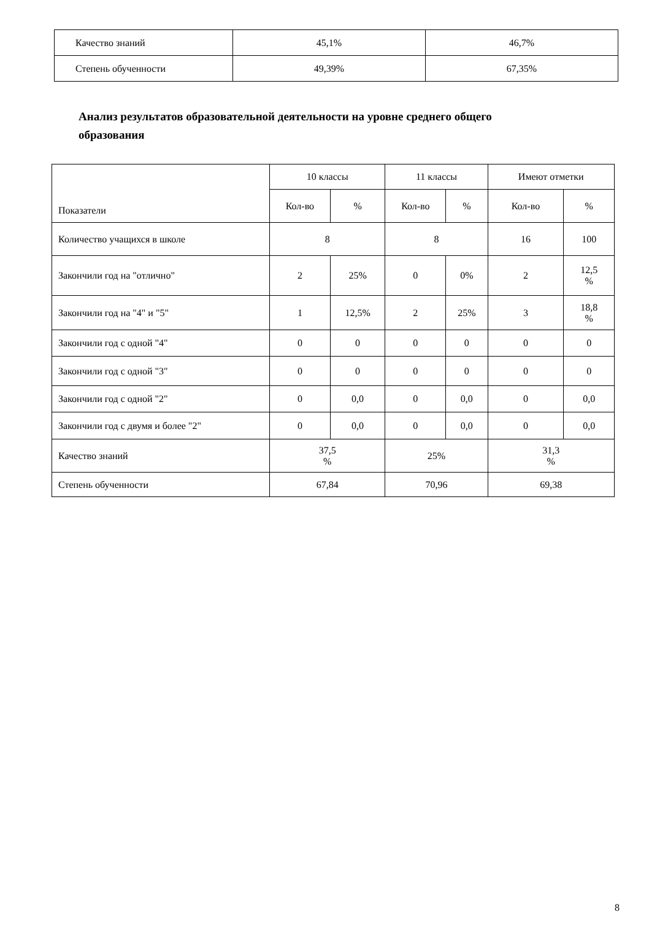| Качество знаний | 45,1% | 46,7% |
| Степень обученности | 49,39% | 67,35% |
Анализ результатов образовательной деятельности на уровне среднего общего образования
| Показатели | 10 классы | | 11 классы | | Имеют отметки | |
| --- | --- | --- | --- | --- | --- | --- |
| | Кол-во | % | Кол-во | % | Кол-во | % |
| Количество учащихся в школе | 8 | | 8 | | 16 | 100 |
| Закончили год на "отлично" | 2 | 25% | 0 | 0% | 2 | 12,5 % |
| Закончили год на "4" и "5" | 1 | 12,5% | 2 | 25% | 3 | 18,8 % |
| Закончили год с одной "4" | 0 | 0 | 0 | 0 | 0 | 0 |
| Закончили год с одной "3" | 0 | 0 | 0 | 0 | 0 | 0 |
| Закончили год с одной "2" | 0 | 0,0 | 0 | 0,0 | 0 | 0,0 |
| Закончили год с двумя и более "2" | 0 | 0,0 | 0 | 0,0 | 0 | 0,0 |
| Качество знаний | 37,5 % | | 25% | | 31,3 % | |
| Степень обученности | 67,84 | | 70,96 | | 69,38 | |
8